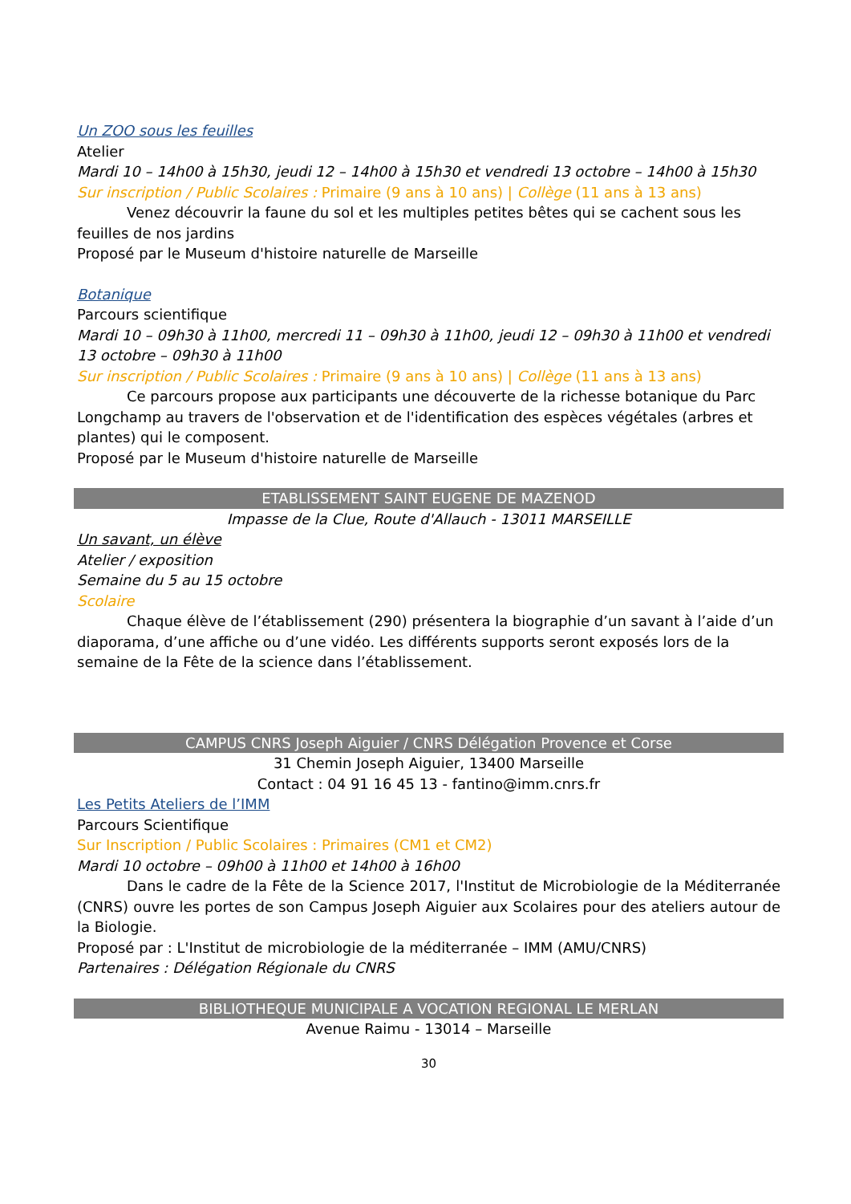Un ZOO sous les feuilles
Atelier
Mardi 10 – 14h00 à 15h30, jeudi 12 – 14h00 à 15h30 et vendredi 13 octobre – 14h00 à 15h30
Sur inscription / Public Scolaires : Primaire (9 ans à 10 ans) | Collège (11 ans à 13 ans)
Venez découvrir la faune du sol et les multiples petites bêtes qui se cachent sous les feuilles de nos jardins
Proposé par le Museum d'histoire naturelle de Marseille
Botanique
Parcours scientifique
Mardi 10 – 09h30 à 11h00, mercredi 11 – 09h30 à 11h00, jeudi 12 – 09h30 à 11h00 et vendredi 13 octobre – 09h30 à 11h00
Sur inscription / Public Scolaires : Primaire (9 ans à 10 ans) | Collège (11 ans à 13 ans)
Ce parcours propose aux participants une découverte de la richesse botanique du Parc Longchamp au travers de l'observation et de l'identification des espèces végétales (arbres et plantes) qui le composent.
Proposé par le Museum d'histoire naturelle de Marseille
ETABLISSEMENT SAINT EUGENE DE MAZENOD
Impasse de la Clue, Route d'Allauch - 13011 MARSEILLE
Un savant, un élève
Atelier / exposition
Semaine du 5 au 15 octobre
Scolaire
Chaque élève de l’établissement (290) présentera la biographie d’un savant à l’aide d’un diaporama, d’une affiche ou d’une vidéo. Les différents supports seront exposés lors de la semaine de la Fête de la science dans l’établissement.
CAMPUS CNRS Joseph Aiguier / CNRS Délégation Provence et Corse
31 Chemin Joseph Aiguier, 13400 Marseille
Contact : 04 91 16 45 13 - fantino@imm.cnrs.fr
Les Petits Ateliers de l’IMM
Parcours Scientifique
Sur Inscription / Public Scolaires : Primaires (CM1 et CM2)
Mardi 10 octobre – 09h00 à 11h00 et 14h00 à 16h00
Dans le cadre de la Fête de la Science 2017, l'Institut de Microbiologie de la Méditerranée (CNRS) ouvre les portes de son Campus Joseph Aiguier aux Scolaires pour des ateliers autour de la Biologie.
Proposé par : L'Institut de microbiologie de la méditerranée – IMM (AMU/CNRS)
Partenaires : Délégation Régionale du CNRS
BIBLIOTHEQUE MUNICIPALE A VOCATION REGIONAL LE MERLAN
Avenue Raimu - 13014 – Marseille
30